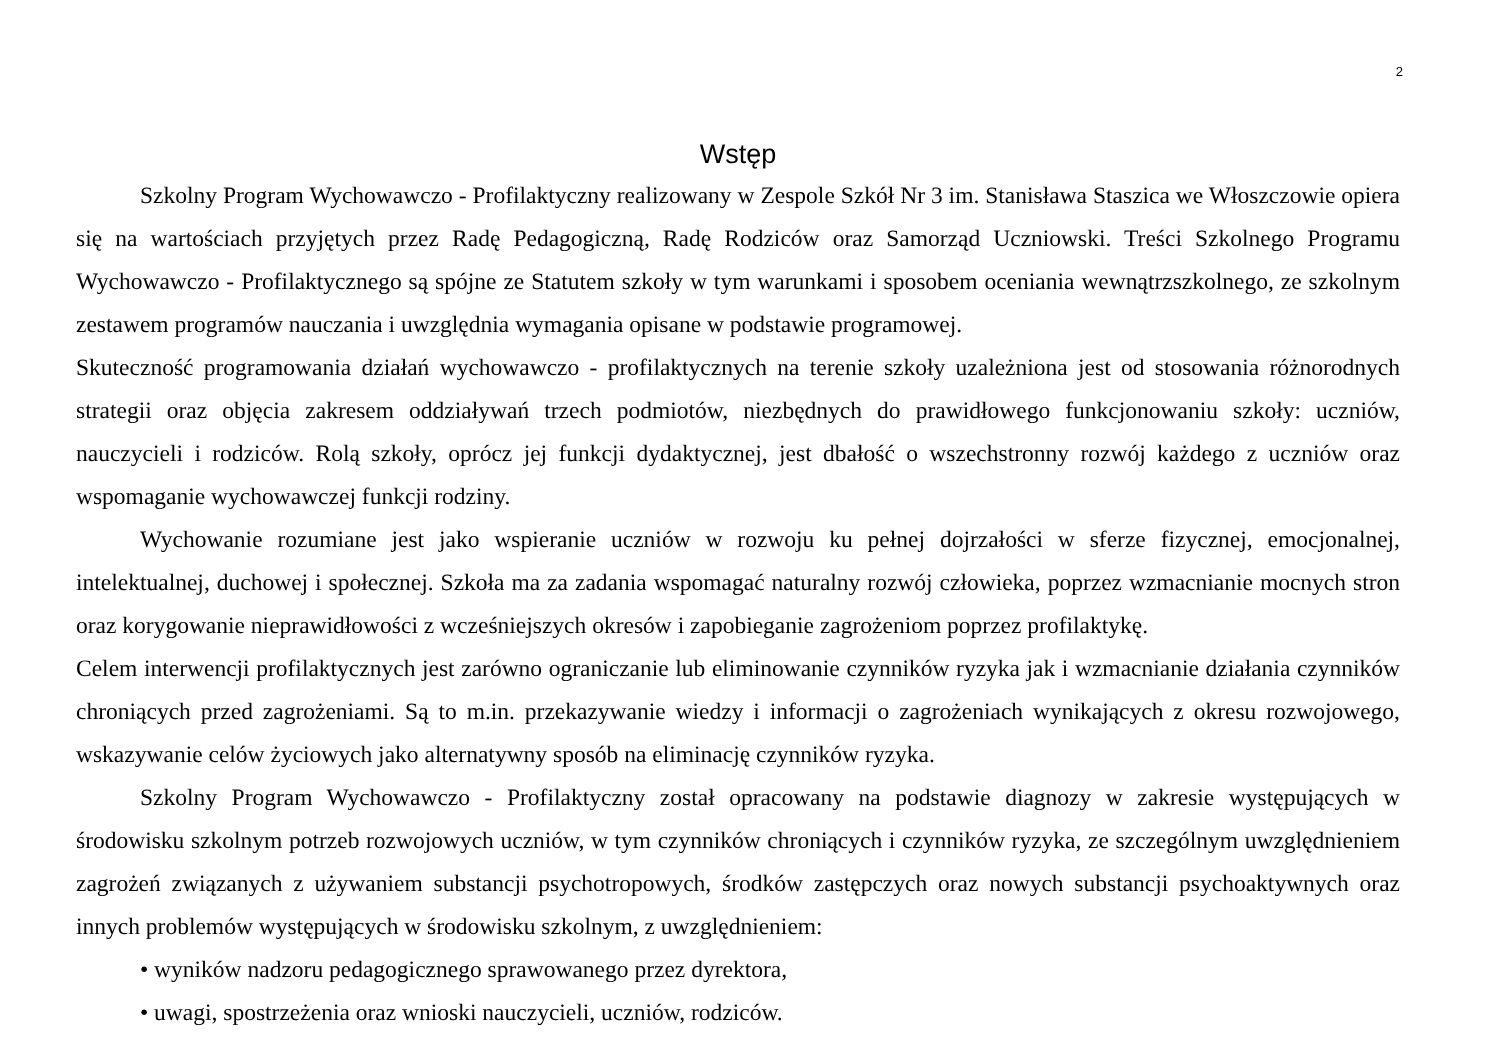2
Wstęp
Szkolny Program Wychowawczo - Profilaktyczny realizowany w Zespole Szkół Nr 3 im. Stanisława Staszica we Włoszczowie opiera się na wartościach przyjętych przez Radę Pedagogiczną, Radę Rodziców oraz Samorząd Uczniowski. Treści Szkolnego Programu Wychowawczo - Profilaktycznego są spójne ze Statutem szkoły w tym warunkami i sposobem oceniania wewnątrzszkolnego, ze szkolnym zestawem programów nauczania i uwzględnia wymagania opisane w podstawie programowej.
Skuteczność programowania działań wychowawczo - profilaktycznych na terenie szkoły uzależniona jest od stosowania różnorodnych strategii oraz objęcia zakresem oddziaływań trzech podmiotów, niezbędnych do prawidłowego funkcjonowaniu szkoły: uczniów, nauczycieli i rodziców. Rolą szkoły, oprócz jej funkcji dydaktycznej, jest dbałość o wszechstronny rozwój każdego z uczniów oraz wspomaganie wychowawczej funkcji rodziny.
Wychowanie rozumiane jest jako wspieranie uczniów w rozwoju ku pełnej dojrzałości w sferze fizycznej, emocjonalnej, intelektualnej, duchowej i społecznej. Szkoła ma za zadania wspomagać naturalny rozwój człowieka, poprzez wzmacnianie mocnych stron oraz korygowanie nieprawidłowości z wcześniejszych okresów i zapobieganie zagrożeniom poprzez profilaktykę.
Celem interwencji profilaktycznych jest zarówno ograniczanie lub eliminowanie czynników ryzyka jak i wzmacnianie działania czynników chroniących przed zagrożeniami. Są to m.in. przekazywanie wiedzy i informacji o zagrożeniach wynikających z okresu rozwojowego, wskazywanie celów życiowych jako alternatywny sposób na eliminację czynników ryzyka.
Szkolny Program Wychowawczo - Profilaktyczny został opracowany na podstawie diagnozy w zakresie występujących w środowisku szkolnym potrzeb rozwojowych uczniów, w tym czynników chroniących i czynników ryzyka, ze szczególnym uwzględnieniem zagrożeń związanych z używaniem substancji psychotropowych, środków zastępczych oraz nowych substancji psychoaktywnych oraz innych problemów występujących w środowisku szkolnym, z uwzględnieniem:
• wyników nadzoru pedagogicznego sprawowanego przez dyrektora,
• uwagi, spostrzeżenia oraz wnioski nauczycieli, uczniów, rodziców.